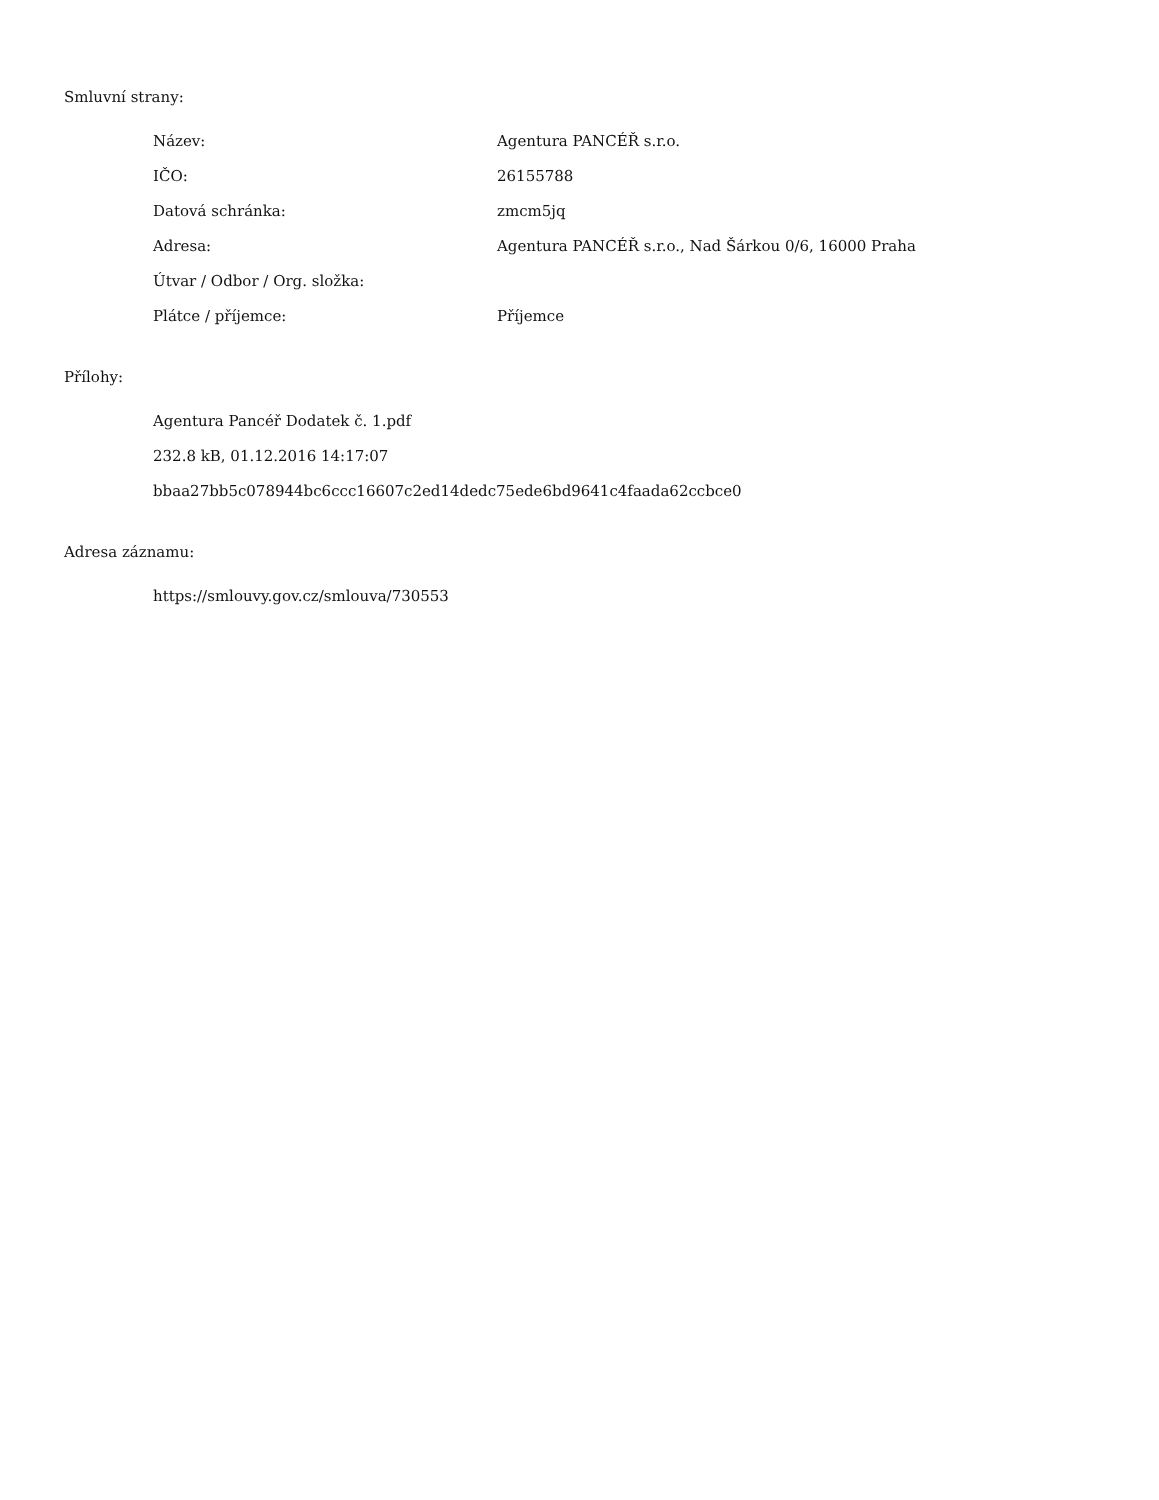Smluvní strany:
| Název: | Agentura PANCÉŘ s.r.o. |
| IČO: | 26155788 |
| Datová schránka: | zmcm5jq |
| Adresa: | Agentura PANCÉŘ s.r.o., Nad Šárkou 0/6, 16000 Praha |
| Útvar / Odbor / Org. složka: | |
| Plátce / příjemce: | Příjemce |
Přílohy:
Agentura Pancéř Dodatek č. 1.pdf
232.8 kB, 01.12.2016 14:17:07
bbaa27bb5c078944bc6ccc16607c2ed14dedc75ede6bd9641c4faada62ccbce0
Adresa záznamu:
https://smlouvy.gov.cz/smlouva/730553